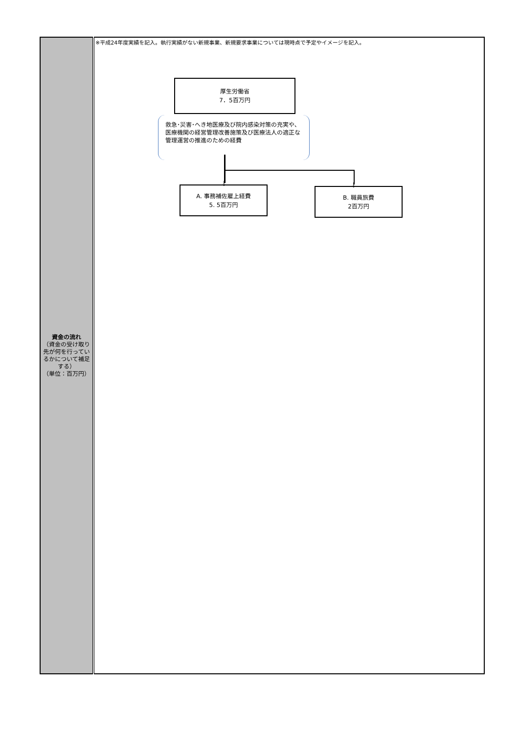| 資金の流れ （資金の受け取り先が何を行っているかについて補足する） （単位：百万円） | ※平成24年度実績を記入。執行実績がない新規事業、新規要求事業については現時点で予定やイメージを記入。 厚生労働省 7．5百万円 救急･災害･へき地医療及び院内感染対策の充実や、医療機関の経営管理改善施策及び医療法人の適正な管理運営の推進のための経費 ↓ ↓ A. 事務補佐雇上経費 5. 5百万円 B. 職員旅費 2百万円 |